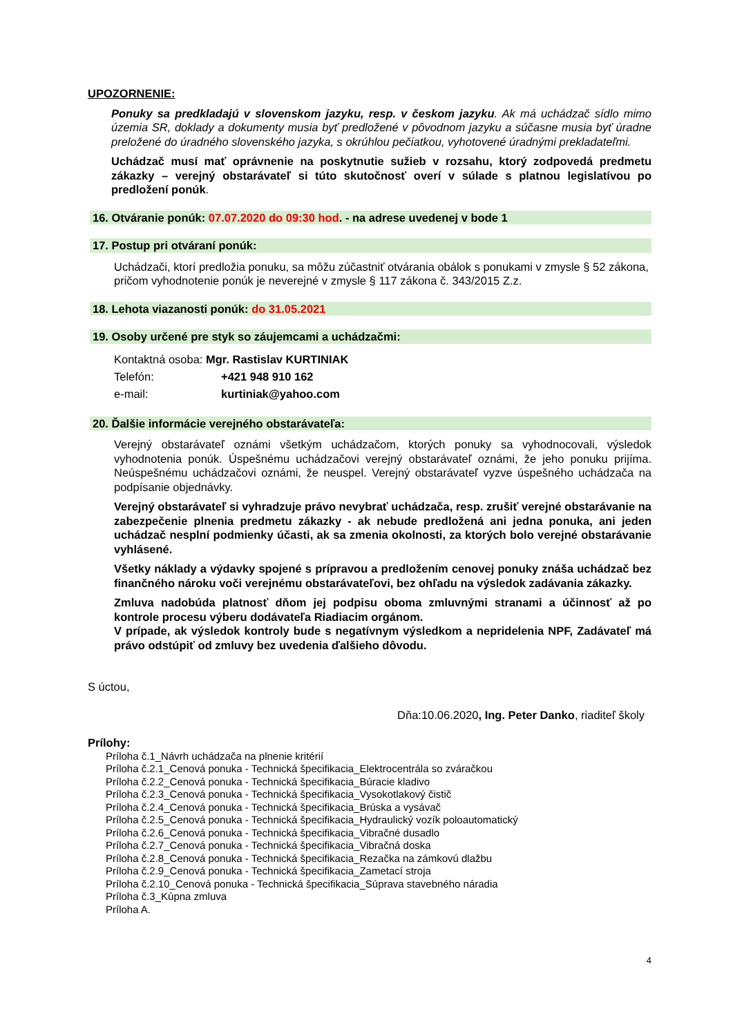UPOZORNENIE:
Ponuky sa predkladajú v slovenskom jazyku, resp. v českom jazyku. Ak má uchádzač sídlo mimo územia SR, doklady a dokumenty musia byť predložené v pôvodnom jazyku a súčasne musia byť úradne preložené do úradného slovenského jazyka, s okrúhlou pečiatkou, vyhotovené úradnými prekladateľmi.
Uchádzač musí mať oprávnenie na poskytnutie sužieb v rozsahu, ktorý zodpovedá predmetu zákazky – verejný obstarávateľ si túto skutočnosť overí v súlade s platnou legislatívou po predložení ponúk.
16. Otváranie ponúk: 07.07.2020 do 09:30 hod. - na adrese uvedenej v bode 1
17. Postup pri otváraní ponúk:
Uchádzači, ktorí predložia ponuku, sa môžu zúčastniť otvárania obálok s ponukami v zmysle § 52 zákona, pričom vyhodnotenie ponúk je neverejné v zmysle § 117 zákona č. 343/2015 Z.z.
18. Lehota viazanosti ponúk: do 31.05.2021
19. Osoby určené pre styk so záujemcami a uchádzačmi:
Kontaktná osoba: Mgr. Rastislav KURTINIAK
Telefón: +421 948 910 162
e-mail: kurtiniak@yahoo.com
20. Ďalšie informácie verejného obstarávateľa:
Verejný obstarávateľ oznámi všetkým uchádzačom, ktorých ponuky sa vyhodnocovali, výsledok vyhodnotenia ponúk. Úspešnému uchádzačovi verejný obstarávateľ oznámi, že jeho ponuku prijíma. Neúspešnému uchádzačovi oznámi, že neuspel. Verejný obstarávateľ vyzve úspešného uchádzača na podpísanie objednávky.
Verejný obstarávateľ si vyhradzuje právo nevybrať uchádzača, resp. zrušiť verejné obstarávanie na zabezpečenie plnenia predmetu zákazky - ak nebude predložená ani jedna ponuka, ani jeden uchádzač nesplní podmienky účasti, ak sa zmenia okolnosti, za ktorých bolo verejné obstarávanie vyhlásené.
Všetky náklady a výdavky spojené s prípravou a predložením cenovej ponuky znáša uchádzač bez finančného nároku voči verejnému obstarávateľovi, bez ohľadu na výsledok zadávania zákazky.
Zmluva nadobúda platnosť dňom jej podpisu oboma zmluvnými stranami a účinnosť až po kontrole procesu výberu dodávateľa Riadiacim orgánom.
V prípade, ak výsledok kontroly bude s negatívnym výsledkom a nepridelenia NPF, Zadávateľ má právo odstúpiť od zmluvy bez uvedenia ďalšieho dôvodu.
S úctou,
Dňa:10.06.2020, Ing. Peter Danko, riaditeľ školy
Prílohy:
Príloha č.1_Návrh uchádzača na plnenie kritérií
Príloha č.2.1_Cenová ponuka - Technická špecifikacia_Elektrocentrála so zváračkou
Príloha č.2.2_Cenová ponuka - Technická špecifikacia_Búracie kladivo
Príloha č.2.3_Cenová ponuka - Technická špecifikacia_Vysokotlakový čistič
Príloha č.2.4_Cenová ponuka - Technická špecifikacia_Brúska a vysávač
Príloha č.2.5_Cenová ponuka - Technická špecifikacia_Hydraulický vozík poloautomatický
Príloha č.2.6_Cenová ponuka - Technická špecifikacia_Vibračné dusadlo
Príloha č.2.7_Cenová ponuka - Technická špecifikacia_Vibračná doska
Príloha č.2.8_Cenová ponuka - Technická špecifikacia_Rezačka na zámkovú dlažbu
Príloha č.2.9_Cenová ponuka - Technická špecifikacia_Zametací stroja
Príloha č.2.10_Cenová ponuka - Technická špecifikacia_Súprava stavebného náradia
Príloha č.3_Kúpna zmluva
Príloha A.
4